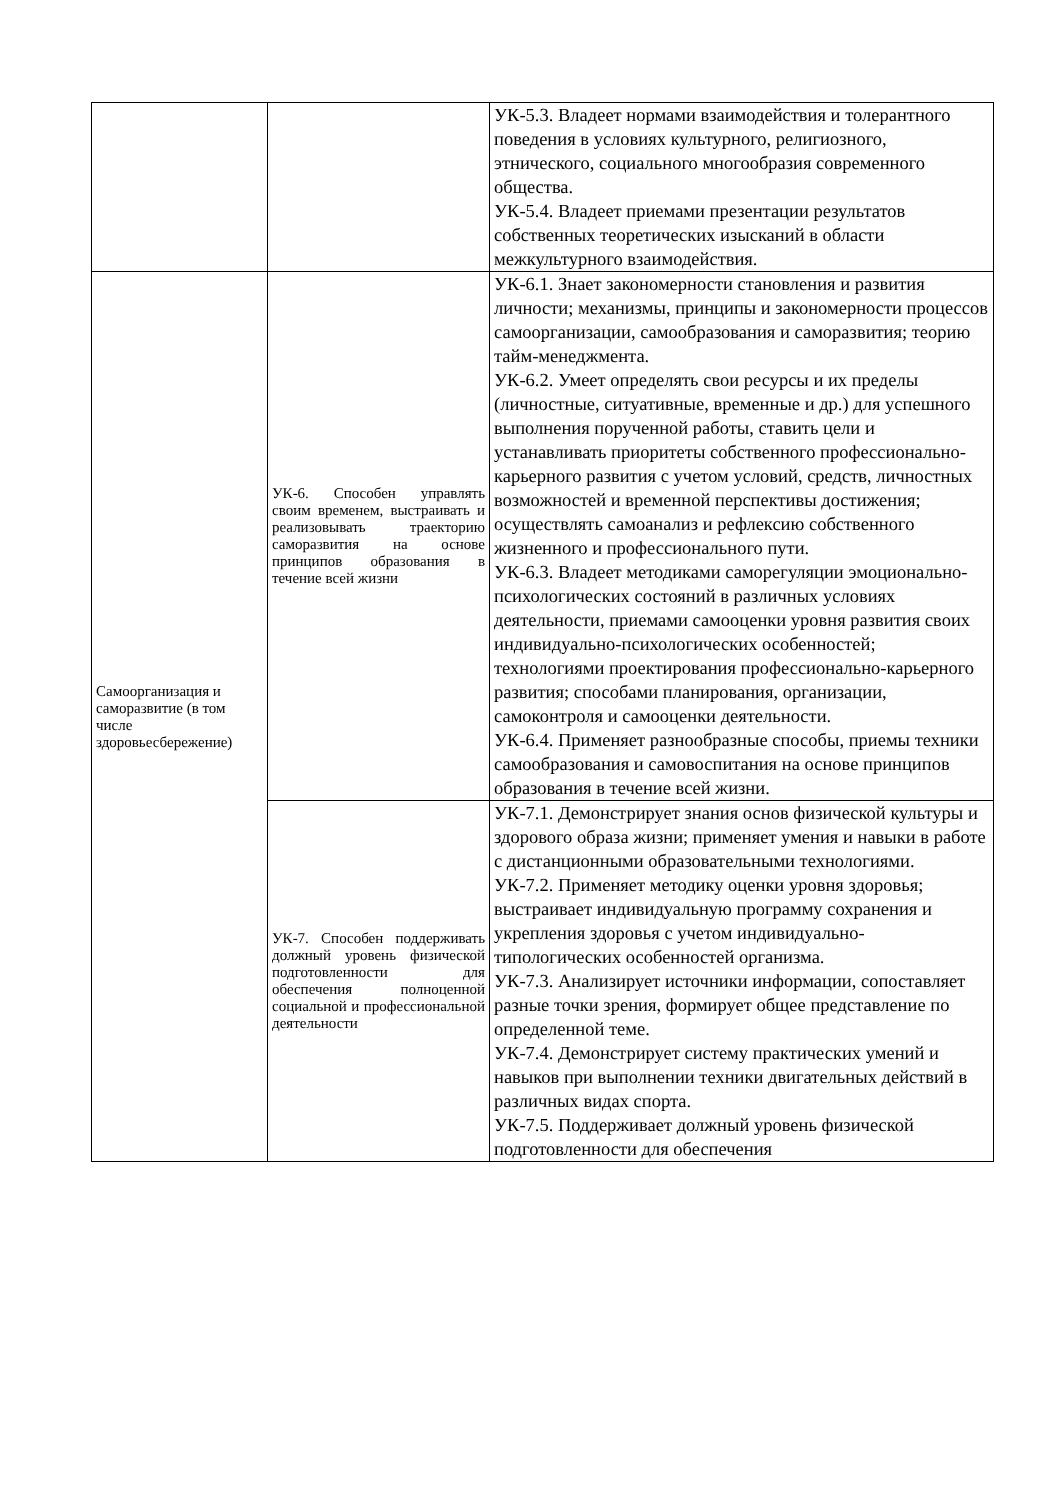| | | УК-5.3. Владеет нормами взаимодействия и толерантного поведения в условиях культурного, религиозного, этнического, социального многообразия современного общества. УК-5.4. Владеет приемами презентации результатов собственных теоретических изысканий в области межкультурного взаимодействия. |
| Самоорганизация и саморазвитие (в том числе здоровьесбережение) | УК-6. Способен управлять своим временем, выстраивать и реализовывать траекторию саморазвития на основе принципов образования в течение всей жизни | УК-6.1. Знает закономерности становления и развития личности; механизмы, принципы и закономерности процессов самоорганизации, самообразования и саморазвития; теорию тайм-менеджмента. УК-6.2. Умеет определять свои ресурсы и их пределы (личностные, ситуативные, временные и др.) для успешного выполнения порученной работы, ставить цели и устанавливать приоритеты собственного профессионально-карьерного развития с учетом условий, средств, личностных возможностей и временной перспективы достижения; осуществлять самоанализ и рефлексию собственного жизненного и профессионального пути. УК-6.3. Владеет методиками саморегуляции эмоционально- психологических состояний в различных условиях деятельности, приемами самооценки уровня развития своих индивидуально-психологических особенностей; технологиями проектирования профессионально-карьерного развития; способами планирования, организации, самоконтроля и самооценки деятельности. УК-6.4. Применяет разнообразные способы, приемы техники самообразования и самовоспитания на основе принципов образования в течение всей жизни. |
| | УК-7. Способен поддерживать должный уровень физической подготовленности для обеспечения полноценной социальной и профессиональной деятельности | УК-7.1. Демонстрирует знания основ физической культуры и здорового образа жизни; применяет умения и навыки в работе с дистанционными образовательными технологиями. УК-7.2. Применяет методику оценки уровня здоровья; выстраивает индивидуальную программу сохранения и укрепления здоровья с учетом индивидуально-типологических особенностей организма. УК-7.3. Анализирует источники информации, сопоставляет разные точки зрения, формирует общее представление по определенной теме. УК-7.4. Демонстрирует систему практических умений и навыков при выполнении техники двигательных действий в различных видах спорта. УК-7.5. Поддерживает должный уровень физической подготовленности для обеспечения |